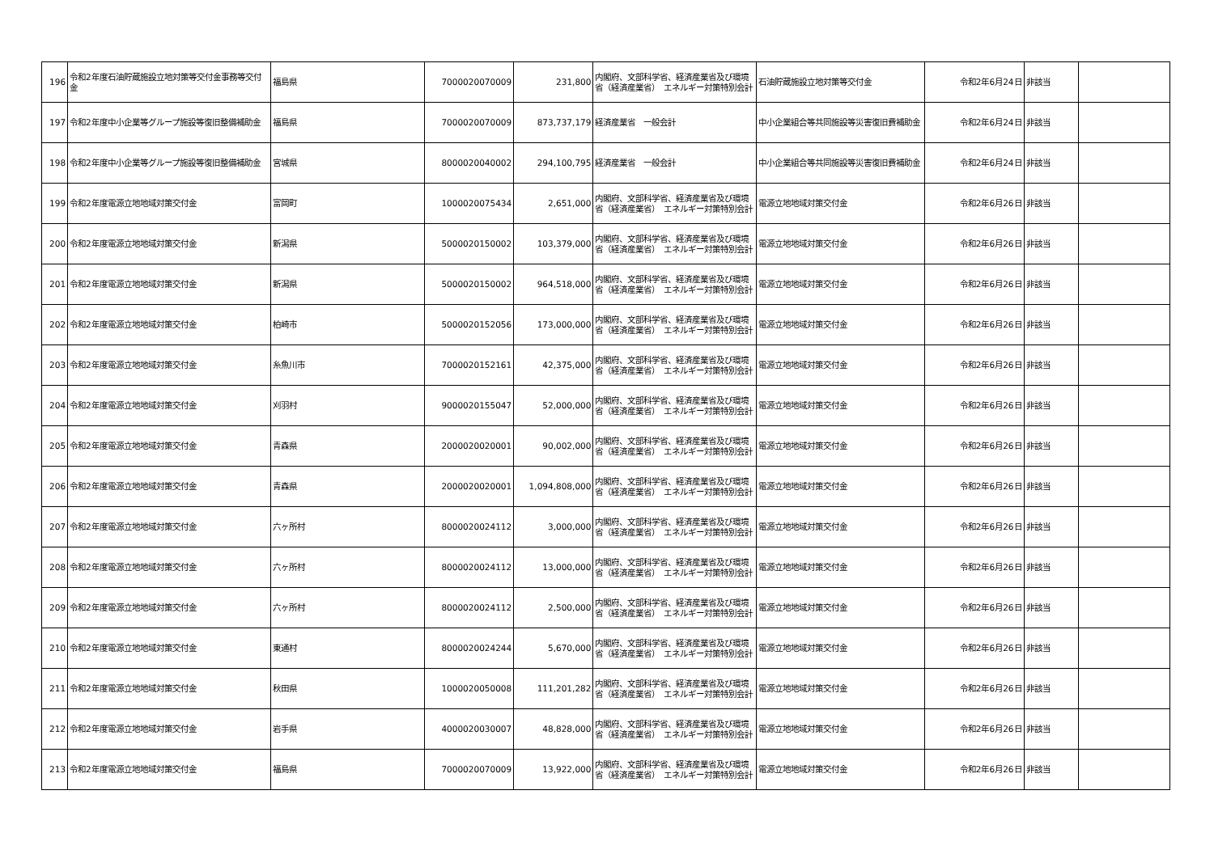| 196 | 令和2年度石油貯蔵施設立地対策等交付金事務等交付金 | 福島県 | 7000020070009 | 231,800 | 内閣府、文部科学省、経済産業省及び環境省（経済産業省） エネルギー対策特別会計 | 石油貯蔵施設立地対策等交付金 | 令和2年6月24日 | 非該当 | |
| 197 | 令和2年度中小企業等グループ施設等復旧整備補助金 | 福島県 | 7000020070009 | 873,737,179 | 経済産業省 一般会計 | 中小企業組合等共同施設等災害復旧費補助金 | 令和2年6月24日 | 非該当 | |
| 198 | 令和2年度中小企業等グループ施設等復旧整備補助金 | 宮城県 | 8000020040002 | 294,100,795 | 経済産業省 一般会計 | 中小企業組合等共同施設等災害復旧費補助金 | 令和2年6月24日 | 非該当 | |
| 199 | 令和2年度電源立地地域対策交付金 | 富岡町 | 1000020075434 | 2,651,000 | 内閣府、文部科学省、経済産業省及び環境省（経済産業省） エネルギー対策特別会計 | 電源立地地域対策交付金 | 令和2年6月26日 | 非該当 | |
| 200 | 令和2年度電源立地地域対策交付金 | 新潟県 | 5000020150002 | 103,379,000 | 内閣府、文部科学省、経済産業省及び環境省（経済産業省） エネルギー対策特別会計 | 電源立地地域対策交付金 | 令和2年6月26日 | 非該当 | |
| 201 | 令和2年度電源立地地域対策交付金 | 新潟県 | 5000020150002 | 964,518,000 | 内閣府、文部科学省、経済産業省及び環境省（経済産業省） エネルギー対策特別会計 | 電源立地地域対策交付金 | 令和2年6月26日 | 非該当 | |
| 202 | 令和2年度電源立地地域対策交付金 | 柏崎市 | 5000020152056 | 173,000,000 | 内閣府、文部科学省、経済産業省及び環境省（経済産業省） エネルギー対策特別会計 | 電源立地地域対策交付金 | 令和2年6月26日 | 非該当 | |
| 203 | 令和2年度電源立地地域対策交付金 | 糸魚川市 | 7000020152161 | 42,375,000 | 内閣府、文部科学省、経済産業省及び環境省（経済産業省） エネルギー対策特別会計 | 電源立地地域対策交付金 | 令和2年6月26日 | 非該当 | |
| 204 | 令和2年度電源立地地域対策交付金 | 刈羽村 | 9000020155047 | 52,000,000 | 内閣府、文部科学省、経済産業省及び環境省（経済産業省） エネルギー対策特別会計 | 電源立地地域対策交付金 | 令和2年6月26日 | 非該当 | |
| 205 | 令和2年度電源立地地域対策交付金 | 青森県 | 2000020020001 | 90,002,000 | 内閣府、文部科学省、経済産業省及び環境省（経済産業省） エネルギー対策特別会計 | 電源立地地域対策交付金 | 令和2年6月26日 | 非該当 | |
| 206 | 令和2年度電源立地地域対策交付金 | 青森県 | 2000020020001 | 1,094,808,000 | 内閣府、文部科学省、経済産業省及び環境省（経済産業省） エネルギー対策特別会計 | 電源立地地域対策交付金 | 令和2年6月26日 | 非該当 | |
| 207 | 令和2年度電源立地地域対策交付金 | 六ヶ所村 | 8000020024112 | 3,000,000 | 内閣府、文部科学省、経済産業省及び環境省（経済産業省） エネルギー対策特別会計 | 電源立地地域対策交付金 | 令和2年6月26日 | 非該当 | |
| 208 | 令和2年度電源立地地域対策交付金 | 六ヶ所村 | 8000020024112 | 13,000,000 | 内閣府、文部科学省、経済産業省及び環境省（経済産業省） エネルギー対策特別会計 | 電源立地地域対策交付金 | 令和2年6月26日 | 非該当 | |
| 209 | 令和2年度電源立地地域対策交付金 | 六ヶ所村 | 8000020024112 | 2,500,000 | 内閣府、文部科学省、経済産業省及び環境省（経済産業省） エネルギー対策特別会計 | 電源立地地域対策交付金 | 令和2年6月26日 | 非該当 | |
| 210 | 令和2年度電源立地地域対策交付金 | 東通村 | 8000020024244 | 5,670,000 | 内閣府、文部科学省、経済産業省及び環境省（経済産業省） エネルギー対策特別会計 | 電源立地地域対策交付金 | 令和2年6月26日 | 非該当 | |
| 211 | 令和2年度電源立地地域対策交付金 | 秋田県 | 1000020050008 | 111,201,282 | 内閣府、文部科学省、経済産業省及び環境省（経済産業省） エネルギー対策特別会計 | 電源立地地域対策交付金 | 令和2年6月26日 | 非該当 | |
| 212 | 令和2年度電源立地地域対策交付金 | 岩手県 | 4000020030007 | 48,828,000 | 内閣府、文部科学省、経済産業省及び環境省（経済産業省） エネルギー対策特別会計 | 電源立地地域対策交付金 | 令和2年6月26日 | 非該当 | |
| 213 | 令和2年度電源立地地域対策交付金 | 福島県 | 7000020070009 | 13,922,000 | 内閣府、文部科学省、経済産業省及び環境省（経済産業省） エネルギー対策特別会計 | 電源立地地域対策交付金 | 令和2年6月26日 | 非該当 | |